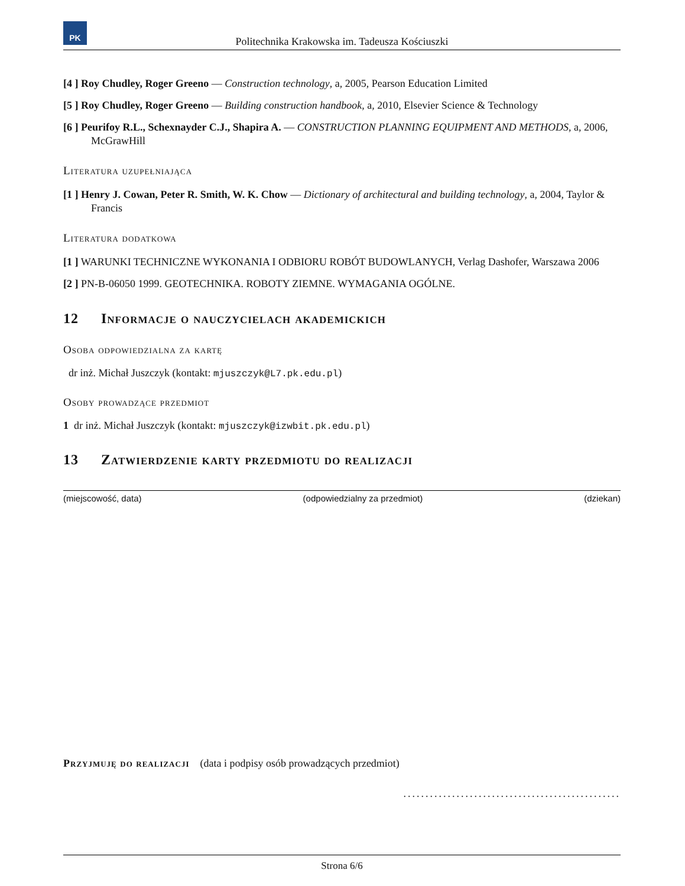PK
Politechnika Krakowska im. Tadeusza Kościuszki
[4 ] Roy Chudley, Roger Greeno — Construction technology, a, 2005, Pearson Education Limited
[5 ] Roy Chudley, Roger Greeno — Building construction handbook, a, 2010, Elsevier Science & Technology
[6 ] Peurifoy R.L., Schexnayder C.J., Shapira A. — CONSTRUCTION PLANNING EQUIPMENT AND METHODS, a, 2006, McGrawHill
Literatura uzupełniająca
[1 ] Henry J. Cowan, Peter R. Smith, W. K. Chow — Dictionary of architectural and building technology, a, 2004, Taylor & Francis
Literatura dodatkowa
[1 ] WARUNKI TECHNICZNE WYKONANIA I ODBIORU ROBÓT BUDOWLANYCH, Verlag Dashofer, Warszawa 2006
[2 ] PN-B-06050 1999. GEOTECHNIKA. ROBOTY ZIEMNE. WYMAGANIA OGÓLNE.
12 Informacje o nauczycielach akademickich
Osoba odpowiedzialna za kartę
dr inż. Michał Juszczyk (kontakt: mjuszczyk@L7.pk.edu.pl)
Osoby prowadzące przedmiot
1 dr inż. Michał Juszczyk (kontakt: mjuszczyk@izwbit.pk.edu.pl)
13 Zatwierdzenie karty przedmiotu do realizacji
(miejscowość, data) (odpowiedzialny za przedmiot) (dziekan)
Przyjmuję do realizacji (data i podpisy osób prowadzących przedmiot)
.................................................
Strona 6/6